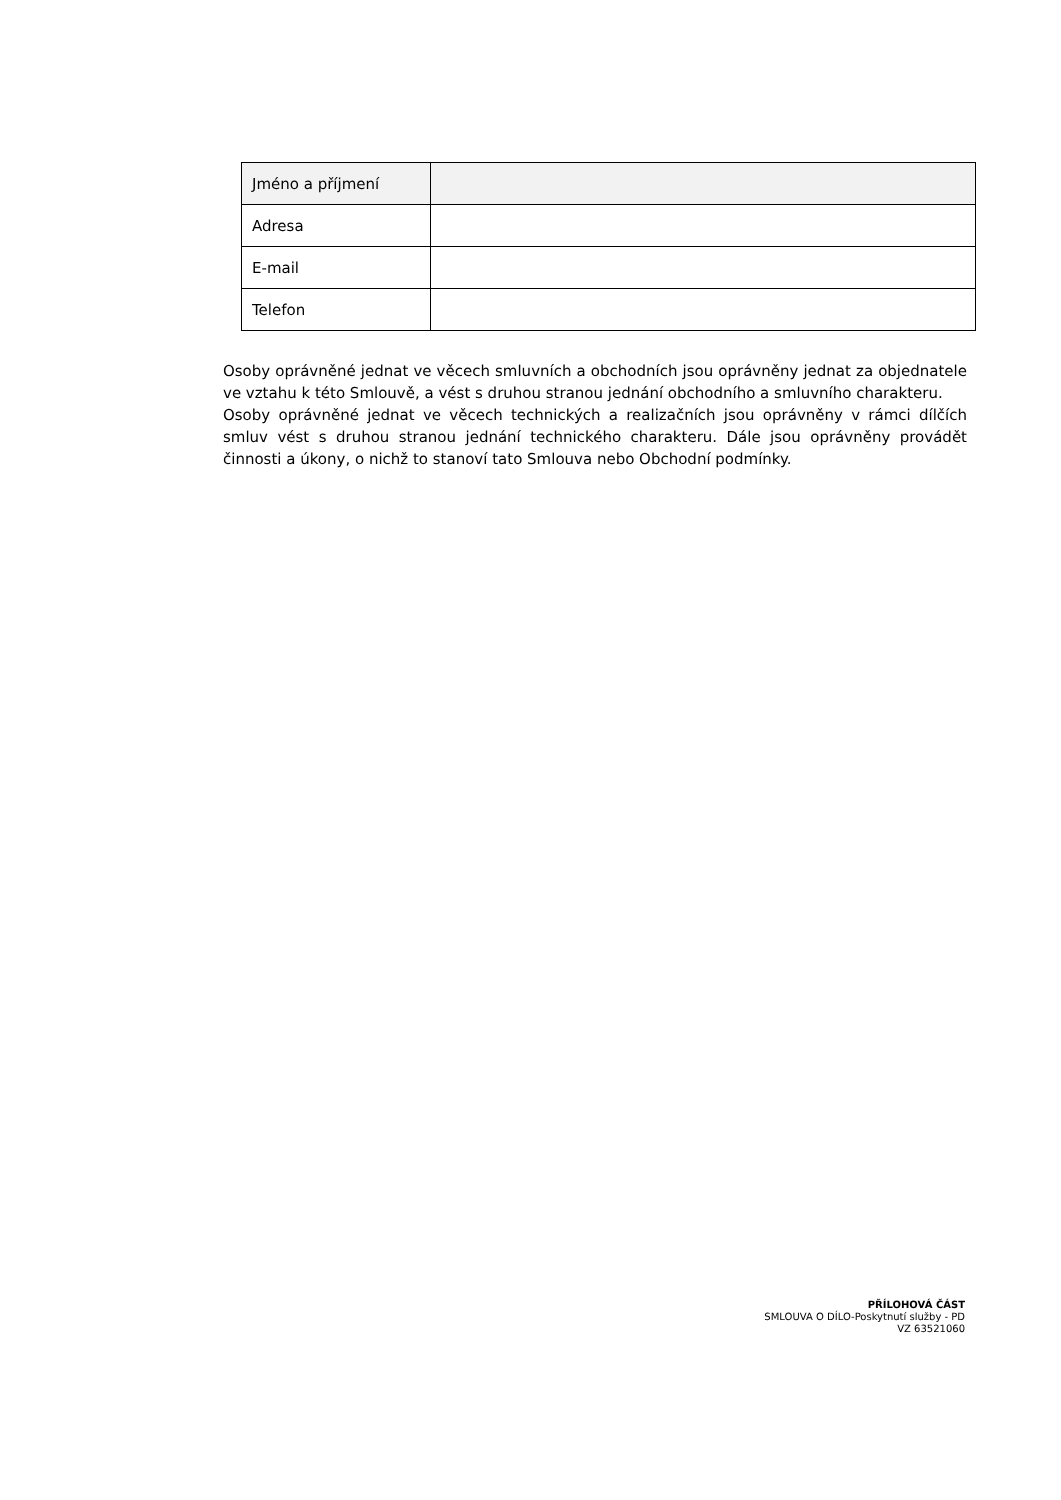| Jméno a příjmení | |
| Adresa | |
| E-mail | |
| Telefon | |
Osoby oprávněné jednat ve věcech smluvních a obchodních jsou oprávněny jednat za objednatele ve vztahu k této Smlouvě, a vést s druhou stranou jednání obchodního a smluvního charakteru.
Osoby oprávněné jednat ve věcech technických a realizačních jsou oprávněny v rámci dílčích smluv vést s druhou stranou jednání technického charakteru. Dále jsou oprávněny provádět činnosti a úkony, o nichž to stanoví tato Smlouva nebo Obchodní podmínky.
PŘÍLOHOVÁ ČÁST
SMLOUVA O DÍLO-Poskytnutí služby - PD
VZ 63521060